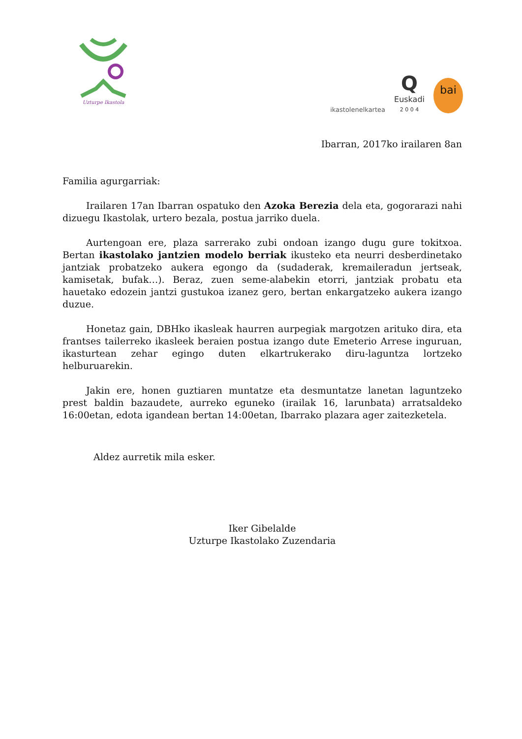Uzturpe Ikastola
ikastolenelkartea
Q
Euskadi
2 0 0 4
bai
Ibarran, 2017ko irailaren 8an
Familia agurgarriak:
Irailaren 17an Ibarran ospatuko den Azoka Berezia dela eta, gogorarazi nahi dizuegu Ikastolak, urtero bezala, postua jarriko duela.
Aurtengoan ere, plaza sarrerako zubi ondoan izango dugu gure tokitxoa. Bertan ikastolako jantzien modelo berriak ikusteko eta neurri desberdinetako jantziak probatzeko aukera egongo da (sudaderak, kremaileradun jertseak, kamisetak, bufak…). Beraz, zuen seme-alabekin etorri, jantziak probatu eta hauetako edozein jantzi gustukoa izanez gero, bertan enkargatzeko aukera izango duzue.
Honetaz gain, DBHko ikasleak haurren aurpegiak margotzen arituko dira, eta frantses tailerreko ikasleek beraien postua izango dute Emeterio Arrese inguruan, ikasturtean zehar egingo duten elkartrukerako diru-laguntza lortzeko helburuarekin.
Jakin ere, honen guztiaren muntatze eta desmuntatze lanetan laguntzeko prest baldin bazaudete, aurreko eguneko (irailak 16, larunbata) arratsaldeko 16:00etan, edota igandean bertan 14:00etan, Ibarrako plazara ager zaitezketela.
Aldez aurretik mila esker.
Iker Gibelalde
Uzturpe Ikastolako Zuzendaria